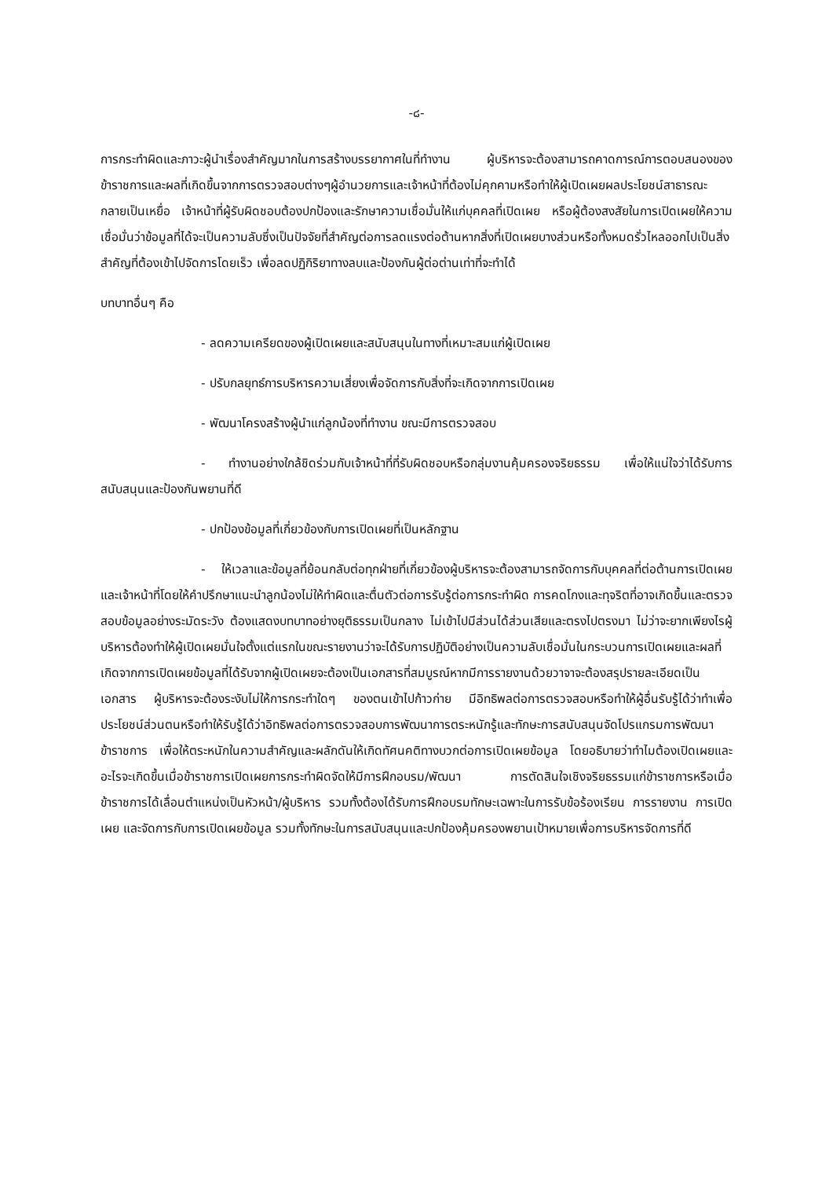-๘-
การกระทำผิดและภาวะผู้นำเรื่องสำคัญมากในการสร้างบรรยากาศในที่ทำงาน ผู้บริหารจะต้องสามารถคาดการณ์การตอบสนองของข้าราชการและผลที่เกิดขึ้นจากการตรวจสอบต่างๆผู้อำนวยการและเจ้าหน้าที่ต้องไม่คุกคามหรือทำให้ผู้เปิดเผยผลประโยชน์สาธารณะกลายเป็นเหยื่อ เจ้าหน้าที่ผู้รับผิดชอบต้องปกป้องและรักษาความเชื่อมั่นให้แก่บุคคลที่เปิดเผย หรือผู้ต้องสงสัยในการเปิดเผยให้ความเชื่อมั่นว่าข้อมูลที่ได้จะเป็นความลับซึ่งเป็นปัจจัยที่สำคัญต่อการลดแรงต่อต้านหากสิ่งที่เปิดเผยบางส่วนหรือทั้งหมดรั่วไหลออกไปเป็นสิ่งสำคัญที่ต้องเข้าไปจัดการโดยเร็ว เพื่อลดปฏิกิริยาทางลบและป้องกันผู้ต่อต่านเท่าที่จะทำได้
บทบาทอื่นๆ คือ
- ลดความเครียดของผู้เปิดเผยและสนับสนุนในทางที่เหมาะสมแก่ผู้เปิดเผย
- ปรับกลยุทธ์การบริหารความเสี่ยงเพื่อจัดการกับสิ่งที่จะเกิดจากการเปิดเผย
- พัฒนาโครงสร้างผู้นำแก่ลูกน้องที่ทำงาน ขณะมีการตรวจสอบ
- ทำงานอย่างใกล้ชิดร่วมกับเจ้าหน้าที่ที่รับผิดชอบหรือกลุ่มงานคุ้มครองจริยธรรม เพื่อให้แน่ใจว่าได้รับการสนับสนุนและป้องกันพยานที่ดี
- ปกป้องข้อมูลที่เกี่ยวข้องกับการเปิดเผยที่เป็นหลักฐาน
- ให้เวลาและข้อมูลที่ย้อนกลับต่อทุกฝ่ายที่เกี่ยวข้องผู้บริหารจะต้องสามารถจัดการกับบุคคลที่ต่อต้านการเปิดเผย และเจ้าหน้าที่โดยให้คำปรึกษาแนะนำลูกน้องไม่ให้ทำผิดและตื่นตัวต่อการรับรู้ต่อการกระทำผิด การคดโกงและทุจริตที่อาจเกิดขึ้นและตรวจสอบข้อมูลอย่างระมัดระวัง ต้องแสดงบทบาทอย่างยุติธรรมเป็นกลาง ไม่เข้าไปมีส่วนได้ส่วนเสียและตรงไปตรงมา ไม่ว่าจะยากเพียงไรผู้บริหารต้องทำให้ผู้เปิดเผยมั่นใจตั้งแต่แรกในขณะรายงานว่าจะได้รับการปฏิบัติอย่างเป็นความลับเชื่อมั่นในกระบวนการเปิดเผยและผลที่เกิดจากการเปิดเผยข้อมูลที่ได้รับจากผู้เปิดเผยจะต้องเป็นเอกสารที่สมบูรณ์หากมีการรายงานด้วยวาจาจะต้องสรุปรายละเอียดเป็นเอกสาร ผู้บริหารจะต้องระงับไม่ให้การกระทำใดๆ ของตนเข้าไปก้าวก่าย มีอิทธิพลต่อการตรวจสอบหรือทำให้ผู้อื่นรับรู้ได้ว่าทำเพื่อประโยชน์ส่วนตนหรือทำให้รับรู้ได้ว่าอิทธิพลต่อการตรวจสอบการพัฒนาการตระหนักรู้และทักษะการสนับสนุนจัดโปรแกรมการพัฒนาข้าราชการ เพื่อให้ตระหนักในความสำคัญและผลักดันให้เกิดทัศนคติทางบวกต่อการเปิดเผยข้อมูล โดยอธิบายว่าทำไมต้องเปิดเผยและอะไรจะเกิดขึ้นเมื่อข้าราชการเปิดเผยการกระทำผิดจัดให้มีการฝึกอบรม/พัฒนา การตัดสินใจเชิงจริยธรรมแก่ข้าราชการหรือเมื่อข้าราชการได้เลื่อนตำแหน่งเป็นหัวหน้า/ผู้บริหาร รวมทั้งต้องได้รับการฝึกอบรมทักษะเฉพาะในการรับข้อร้องเรียน การรายงาน การเปิดเผย และจัดการกับการเปิดเผยข้อมูล รวมทั้งทักษะในการสนับสนุนและปกป้องคุ้มครองพยานเป้าหมายเพื่อการบริหารจัดการที่ดี